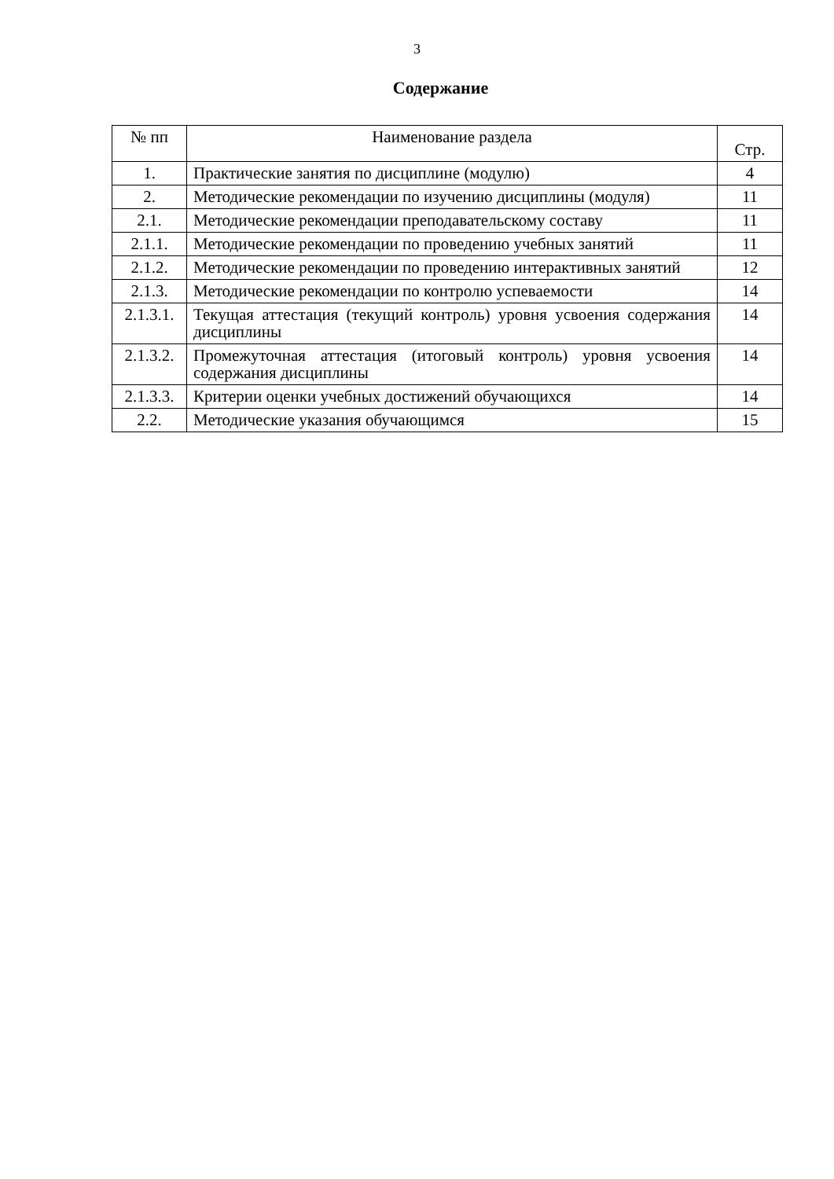3
Содержание
| № пп | Наименование раздела | Стр. |
| --- | --- | --- |
| 1. | Практические занятия по дисциплине (модулю) | 4 |
| 2. | Методические рекомендации по изучению дисциплины (модуля) | 11 |
| 2.1. | Методические рекомендации преподавательскому составу | 11 |
| 2.1.1. | Методические рекомендации по проведению учебных занятий | 11 |
| 2.1.2. | Методические рекомендации по проведению интерактивных занятий | 12 |
| 2.1.3. | Методические рекомендации по контролю успеваемости | 14 |
| 2.1.3.1. | Текущая аттестация (текущий контроль) уровня усвоения содержания дисциплины | 14 |
| 2.1.3.2. | Промежуточная аттестация (итоговый контроль) уровня усвоения содержания дисциплины | 14 |
| 2.1.3.3. | Критерии оценки учебных достижений обучающихся | 14 |
| 2.2. | Методические указания обучающимся | 15 |